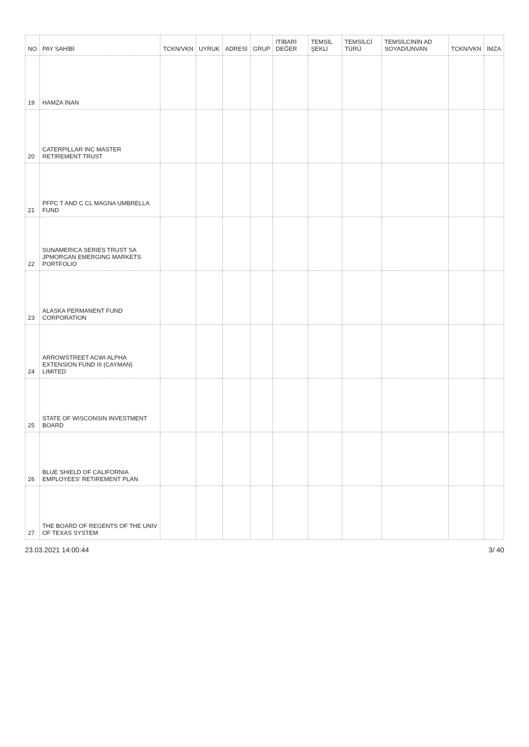| NO | PAY SAHİBİ | TCKN/VKN | UYRUK | ADRESİ | GRUP | İTİBARİ DEĞER | TEMSİL ŞEKLİ | TEMSİLCİ TÜRÜ | TEMSİLCİNİN AD SOYAD/UNVAN | TCKN/VKN | İMZA |
| --- | --- | --- | --- | --- | --- | --- | --- | --- | --- | --- | --- |
| 19 | HAMZA İNAN | | | | | | | | | | |
| 20 | CATERPILLAR INC MASTER RETIREMENT TRUST | | | | | | | | | | |
| 21 | PFPC T AND C CL MAGNA UMBRELLA FUND | | | | | | | | | | |
| 22 | SUNAMERICA SERIES TRUST SA JPMORGAN EMERGING MARKETS PORTFOLIO | | | | | | | | | | |
| 23 | ALASKA PERMANENT FUND CORPORATİON | | | | | | | | | | |
| 24 | ARROWSTREET ACWI ALPHA EXTENSION FUND III (CAYMAN) LIMITED | | | | | | | | | | |
| 25 | STATE OF WISCONSIN INVESTMENT BOARD | | | | | | | | | | |
| 26 | BLUE SHIELD OF CALIFORNIA EMPLOYEES' RETIREMENT PLAN | | | | | | | | | | |
| 27 | THE BOARD OF REGENTS OF THE UNIV OF TEXAS SYSTEM | | | | | | | | | | |
23.03.2021 14:00:44 3/ 40